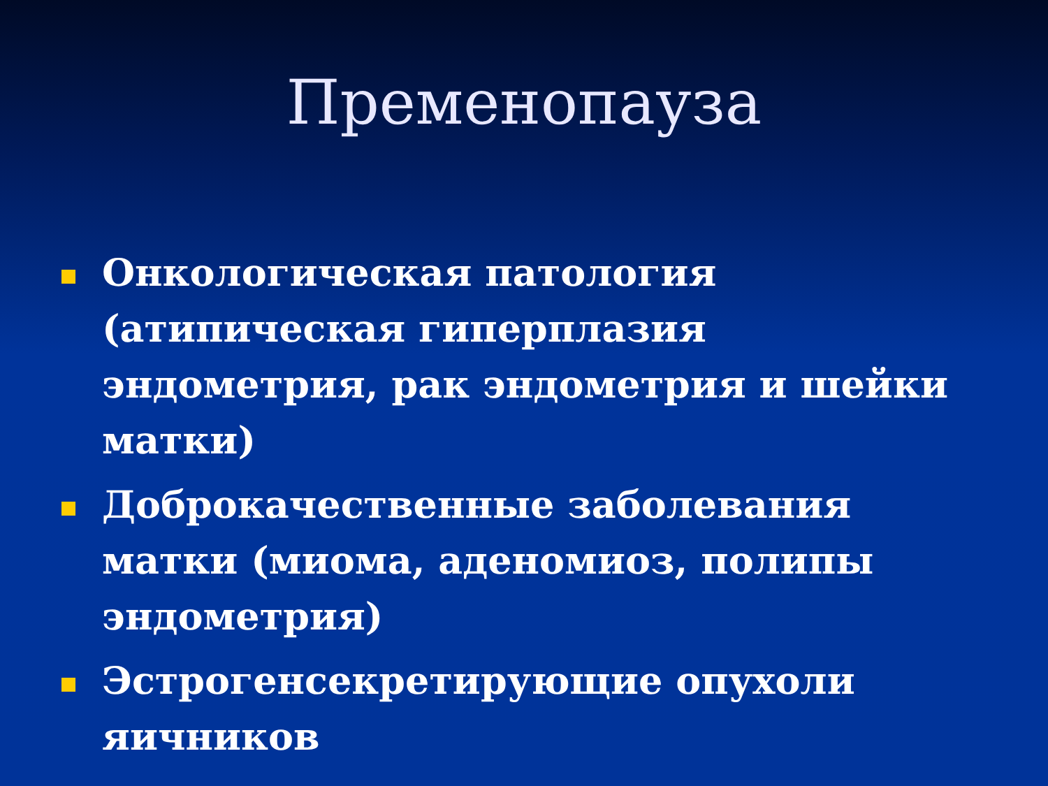Пременопауза
Онкологическая патология (атипическая гиперплазия эндометрия, рак эндометрия и шейки матки)
Доброкачественные заболевания матки (миома, аденомиоз, полипы эндометрия)
Эстрогенсекретирующие опухоли яичников